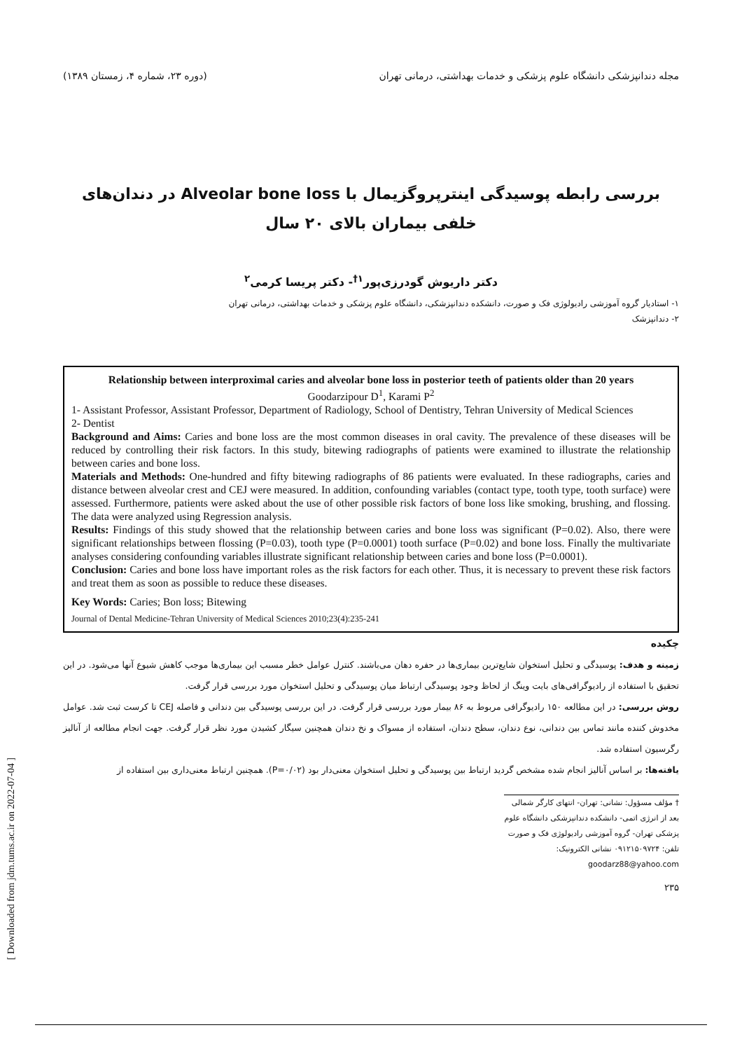[ Downloaded from jdm.tums.ac.ir on 2022-07-04 ]
مجله دندانپزشکی دانشگاه علوم پزشکی و خدمات بهداشتی، درمانی تهران (دوره ۲۳، شماره ۴، زمستان ۱۳۸۹)
بررسی رابطه پوسیدگی اینترپروگزیمال با Alveolar bone loss در دندان‌های خلفی بیماران بالای ۲۰ سال
دکتر داریوش گودرزی‌پور<sup>۱†</sup>- دکتر پریسا کرمی<sup>۲</sup>
۱- استادیار گروه آموزشی رادیولوژی فک و صورت، دانشکده دندانپزشکی، دانشگاه علوم پزشکی و خدمات بهداشتی، درمانی تهران
۲- دندانپزشک
Relationship between interproximal caries and alveolar bone loss in posterior teeth of patients older than 20 years
Goodarzipour D<sup>1</sup>, Karami P<sup>2</sup>
1- Assistant Professor, Assistant Professor, Department of Radiology, School of Dentistry, Tehran University of Medical Sciences
2- Dentist
Background and Aims: Caries and bone loss are the most common diseases in oral cavity. The prevalence of these diseases will be reduced by controlling their risk factors. In this study, bitewing radiographs of patients were examined to illustrate the relationship between caries and bone loss.
Materials and Methods: One-hundred and fifty bitewing radiographs of 86 patients were evaluated. In these radiographs, caries and distance between alveolar crest and CEJ were measured. In addition, confounding variables (contact type, tooth type, tooth surface) were assessed. Furthermore, patients were asked about the use of other possible risk factors of bone loss like smoking, brushing, and flossing. The data were analyzed using Regression analysis.
Results: Findings of this study showed that the relationship between caries and bone loss was significant (P=0.02). Also, there were significant relationships between flossing (P=0.03), tooth type (P=0.0001) tooth surface (P=0.02) and bone loss. Finally the multivariate analyses considering confounding variables illustrate significant relationship between caries and bone loss (P=0.0001).
Conclusion: Caries and bone loss have important roles as the risk factors for each other. Thus, it is necessary to prevent these risk factors and treat them as soon as possible to reduce these diseases.
Key Words: Caries; Bon loss; Bitewing
Journal of Dental Medicine-Tehran University of Medical Sciences 2010;23(4):235-241
چکیده
زمینه و هدف: پوسیدگی و تحلیل استخوان شایع‌ترین بیماری‌ها در حفره دهان می‌باشند. کنترل عوامل خطر مسبب این بیماری‌ها موجب کاهش شیوع آنها می‌شود. در این تحقیق با استفاده از رادیوگرافی‌های بایت وینگ از لحاظ وجود پوسیدگی ارتباط میان پوسیدگی و تحلیل استخوان مورد بررسی قرار گرفت.
روش بررسی: در این مطالعه ۱۵۰ رادیوگرافی مربوط به ۸۶ بیمار مورد بررسی قرار گرفت. در این بررسی پوسیدگی بین دندانی و فاصله CEJ تا کرست ثبت شد. عوامل مخدوش کننده مانند تماس بین دندانی، نوع دندان، سطح دندان، استفاده از مسواک و نخ دندان همچنین سیگار کشیدن مورد نظر قرار گرفت. جهت انجام مطالعه از آنالیز رگرسیون استفاده شد.
یافته‌ها: بر اساس آنالیز انجام شده مشخص گردید ارتباط بین پوسیدگی و تحلیل استخوان معنی‌دار بود (P=۰/۰۲). همچنین ارتباط معنی‌داری بین استفاده از
† مؤلف مسؤول: نشانی: تهران- انتهای کارگر شمالی بعد از انرژی اتمی- دانشکده دندانپزشکی دانشگاه علوم پزشکی تهران- گروه آموزشی رادیولوژی فک و صورت
تلفن: ۰۹۱۲۱۵۰۹۷۲۴ نشانی الکترونیک: goodarz88@yahoo.com
۲۳۵